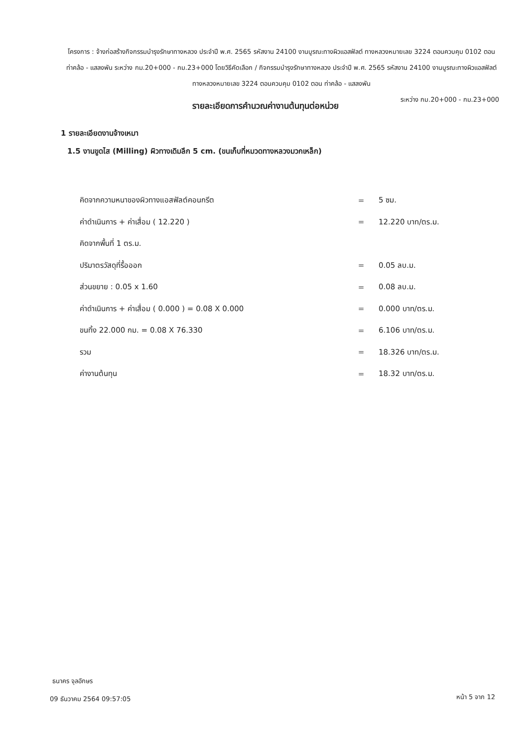โครงการ : จ้างก่อสร้างกิจกรรมบำรุงรักษาทางหลวง ประจำปี พ.ศ. 2565 รหัสงาน 24100 งานบูรณะทางผิวแอสฟัลต์ ทางหลวงหมายเลข 3224 ตอนควบคุม 0102 ตอน ท่าคล้อ - แสลงพัน ระหว่าง กม.20+000 - กม.23+000 โดยวิธีคัดเลือก / กิจกรรมบำรุงรักษาทางหลวง ประจำปี พ.ศ. 2565 รหัสงาน 24100 งานบูรณะทางผิวแอสฟัลต์ ทางหลวงหมายเลข 3224 ตอนควบคุม 0102 ตอน ท่าคล้อ - แสลงพัน
ระหว่าง กม.20+000 - กม.23+000
รายละเอียดการคำนวณค่างานต้นทุนต่อหน่วย
1 รายละเอียดงานจ้างเหมา
1.5 งานขูดไส (Milling) ผิวทางเดิมลึก 5 cm. (ขนเก็บที่หมวดทางหลวงมวกเหล็ก)
| คิดจากความหนาของผิวทางแอสฟัลต์คอนกรีต | = | 5 ซม. |
| ค่าดำเนินการ + ค่าเสื่อม ( 12.220 ) | = | 12.220 บาท/ตร.ม. |
| คิดจากพื้นที่ 1 ตร.ม. | | |
| ปริมาตรวัสดุที่รื้อออก | = | 0.05 ลบ.ม. |
| ส่วนขยาย : 0.05 x 1.60 | = | 0.08 ลบ.ม. |
| ค่าดำเนินการ + ค่าเสื่อม ( 0.000 ) = 0.08 X 0.000 | = | 0.000 บาท/ตร.ม. |
| ขนทิ้ง 22.000 กม. = 0.08 X 76.330 | = | 6.106 บาท/ตร.ม. |
| รวม | = | 18.326 บาท/ตร.ม. |
| ค่างานต้นทุน | = | 18.32 บาท/ตร.ม. |
ธนาคร จุลอักษร
09 ธันวาคม 2564 09:57:05 หน้า 5 จาก 12